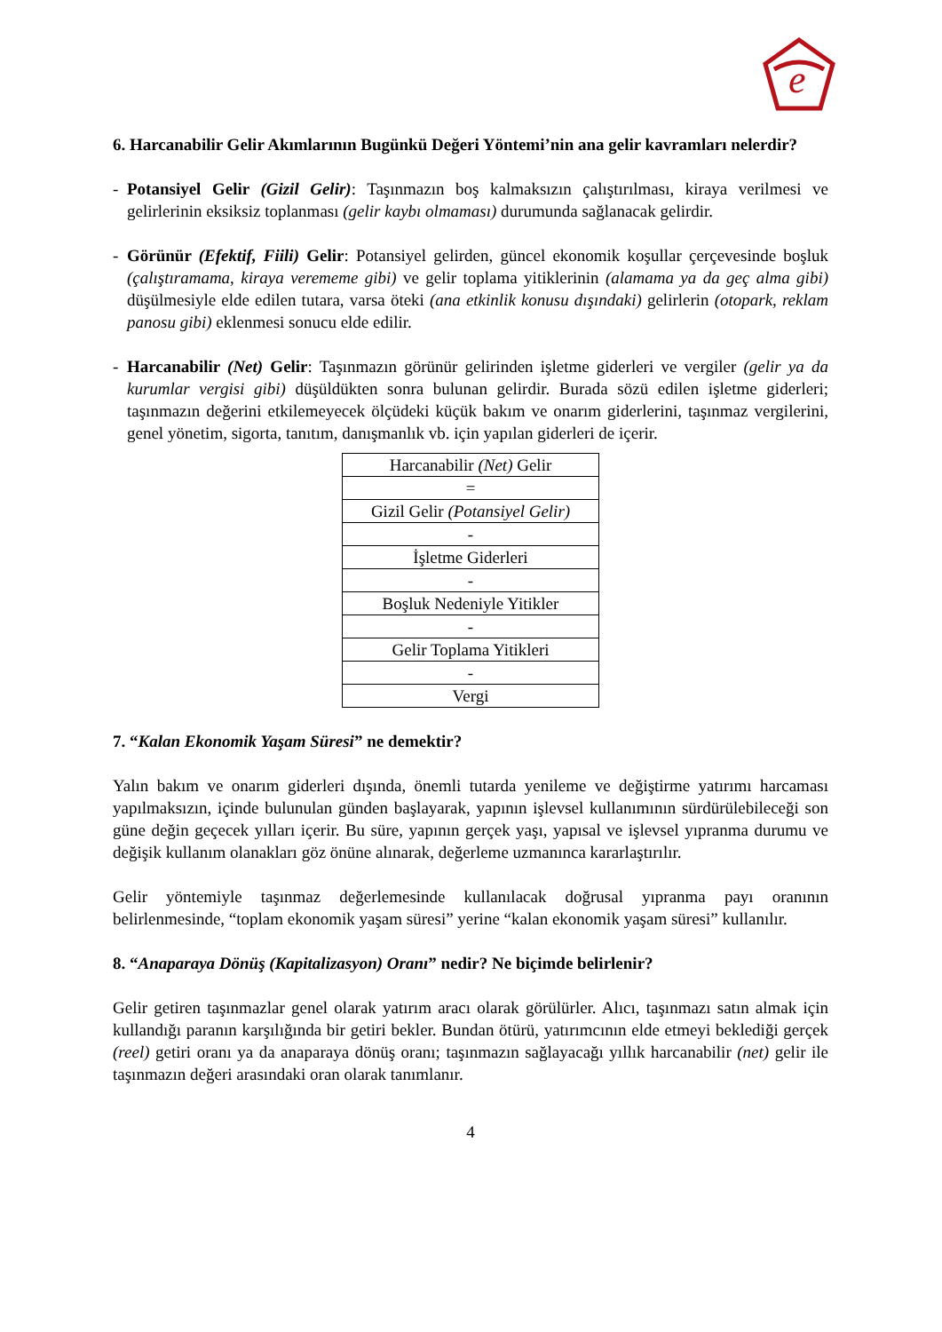e
6. Harcanabilir Gelir Akımlarının Bugünkü Değeri Yöntemi’nin ana gelir kavramları nelerdir?
- Potansiyel Gelir (Gizil Gelir): Taşınmazın boş kalmaksızın çalıştırılması, kiraya verilmesi ve gelirlerinin eksiksiz toplanması (gelir kaybı olmaması) durumunda sağlanacak gelirdir.
- Görünür (Efektif, Fiili) Gelir: Potansiyel gelirden, güncel ekonomik koşullar çerçevesinde boşluk (çalıştıramama, kiraya verememe gibi) ve gelir toplama yitiklerinin (alamama ya da geç alma gibi) düşülmesiyle elde edilen tutara, varsa öteki (ana etkinlik konusu dışındaki) gelirlerin (otopark, reklam panosu gibi) eklenmesi sonucu elde edilir.
- Harcanabilir (Net) Gelir: Taşınmazın görünür gelirinden işletme giderleri ve vergiler (gelir ya da kurumlar vergisi gibi) düşüldükten sonra bulunan gelirdir. Burada sözü edilen işletme giderleri; taşınmazın değerini etkilemeyecek ölçüdeki küçük bakım ve onarım giderlerini, taşınmaz vergilerini, genel yönetim, sigorta, tanıtım, danışmanlık vb. için yapılan giderleri de içerir.
| Harcanabilir (Net) Gelir |
| = |
| Gizil Gelir (Potansiyel Gelir) |
| - |
| İşletme Giderleri |
| - |
| Boşluk Nedeniyle Yitikler |
| - |
| Gelir Toplama Yitikleri |
| - |
| Vergi |
7. “Kalan Ekonomik Yaşam Süresi” ne demektir?
Yalın bakım ve onarım giderleri dışında, önemli tutarda yenileme ve değiştirme yatırımı harcaması yapılmaksızın, içinde bulunulan günden başlayarak, yapının işlevsel kullanımının sürdürülebileceği son güne değin geçecek yılları içerir. Bu süre, yapının gerçek yaşı, yapısal ve işlevsel yıpranma durumu ve değişik kullanım olanakları göz önüne alınarak, değerleme uzmanınca kararlaştırılır.
Gelir yöntemiyle taşınmaz değerlemesinde kullanılacak doğrusal yıpranma payı oranının belirlenmesinde, “toplam ekonomik yaşam süresi” yerine “kalan ekonomik yaşam süresi” kullanılır.
8. “Anaparaya Dönüş (Kapitalizasyon) Oranı” nedir? Ne biçimde belirlenir?
Gelir getiren taşınmazlar genel olarak yatırım aracı olarak görülürler. Alıcı, taşınmazı satın almak için kullandığı paranın karşılığında bir getiri bekler. Bundan ötürü, yatırımcının elde etmeyi beklediği gerçek (reel) getiri oranı ya da anaparaya dönüş oranı; taşınmazın sağlayacağı yıllık harcanabilir (net) gelir ile taşınmazın değeri arasındaki oran olarak tanımlanır.
4